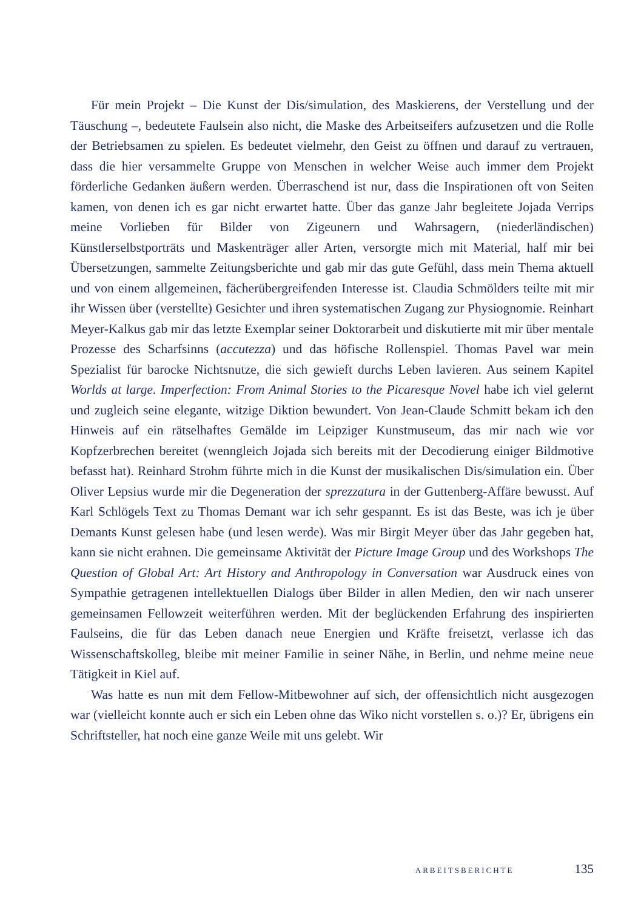Für mein Projekt – Die Kunst der Dis/simulation, des Maskierens, der Verstellung und der Täuschung –, bedeutete Faulsein also nicht, die Maske des Arbeitseifers aufzusetzen und die Rolle der Betriebsamen zu spielen. Es bedeutet vielmehr, den Geist zu öffnen und darauf zu vertrauen, dass die hier versammelte Gruppe von Menschen in welcher Weise auch immer dem Projekt förderliche Gedanken äußern werden. Überraschend ist nur, dass die Inspirationen oft von Seiten kamen, von denen ich es gar nicht erwartet hatte. Über das ganze Jahr begleitete Jojada Verrips meine Vorlieben für Bilder von Zigeunern und Wahrsagern, (niederländischen) Künstlerselbstporträts und Maskenträger aller Arten, versorgte mich mit Material, half mir bei Übersetzungen, sammelte Zeitungsberichte und gab mir das gute Gefühl, dass mein Thema aktuell und von einem allgemeinen, fächerübergreifenden Interesse ist. Claudia Schmölders teilte mit mir ihr Wissen über (verstellte) Gesichter und ihren systematischen Zugang zur Physiognomie. Reinhart Meyer-Kalkus gab mir das letzte Exemplar seiner Doktorarbeit und diskutierte mit mir über mentale Prozesse des Scharfsinns (accutezza) und das höfische Rollenspiel. Thomas Pavel war mein Spezialist für barocke Nichtsnutze, die sich gewieft durchs Leben lavieren. Aus seinem Kapitel Worlds at large. Imperfection: From Animal Stories to the Picaresque Novel habe ich viel gelernt und zugleich seine elegante, witzige Diktion bewundert. Von Jean-Claude Schmitt bekam ich den Hinweis auf ein rätselhaftes Gemälde im Leipziger Kunstmuseum, das mir nach wie vor Kopfzerbrechen bereitet (wenngleich Jojada sich bereits mit der Decodierung einiger Bildmotive befasst hat). Reinhard Strohm führte mich in die Kunst der musikalischen Dis/simulation ein. Über Oliver Lepsius wurde mir die Degeneration der sprezzatura in der Guttenberg-Affäre bewusst. Auf Karl Schlögels Text zu Thomas Demant war ich sehr gespannt. Es ist das Beste, was ich je über Demants Kunst gelesen habe (und lesen werde). Was mir Birgit Meyer über das Jahr gegeben hat, kann sie nicht erahnen. Die gemeinsame Aktivität der Picture Image Group und des Workshops The Question of Global Art: Art History and Anthropology in Conversation war Ausdruck eines von Sympathie getragenen intellektuellen Dialogs über Bilder in allen Medien, den wir nach unserer gemeinsamen Fellowzeit weiterführen werden. Mit der beglückenden Erfahrung des inspirierten Faulseins, die für das Leben danach neue Energien und Kräfte freisetzt, verlasse ich das Wissenschaftskolleg, bleibe mit meiner Familie in seiner Nähe, in Berlin, und nehme meine neue Tätigkeit in Kiel auf.
Was hatte es nun mit dem Fellow-Mitbewohner auf sich, der offensichtlich nicht ausgezogen war (vielleicht konnte auch er sich ein Leben ohne das Wiko nicht vorstellen s. o.)? Er, übrigens ein Schriftsteller, hat noch eine ganze Weile mit uns gelebt. Wir
ARBEITSBERICHTE 135